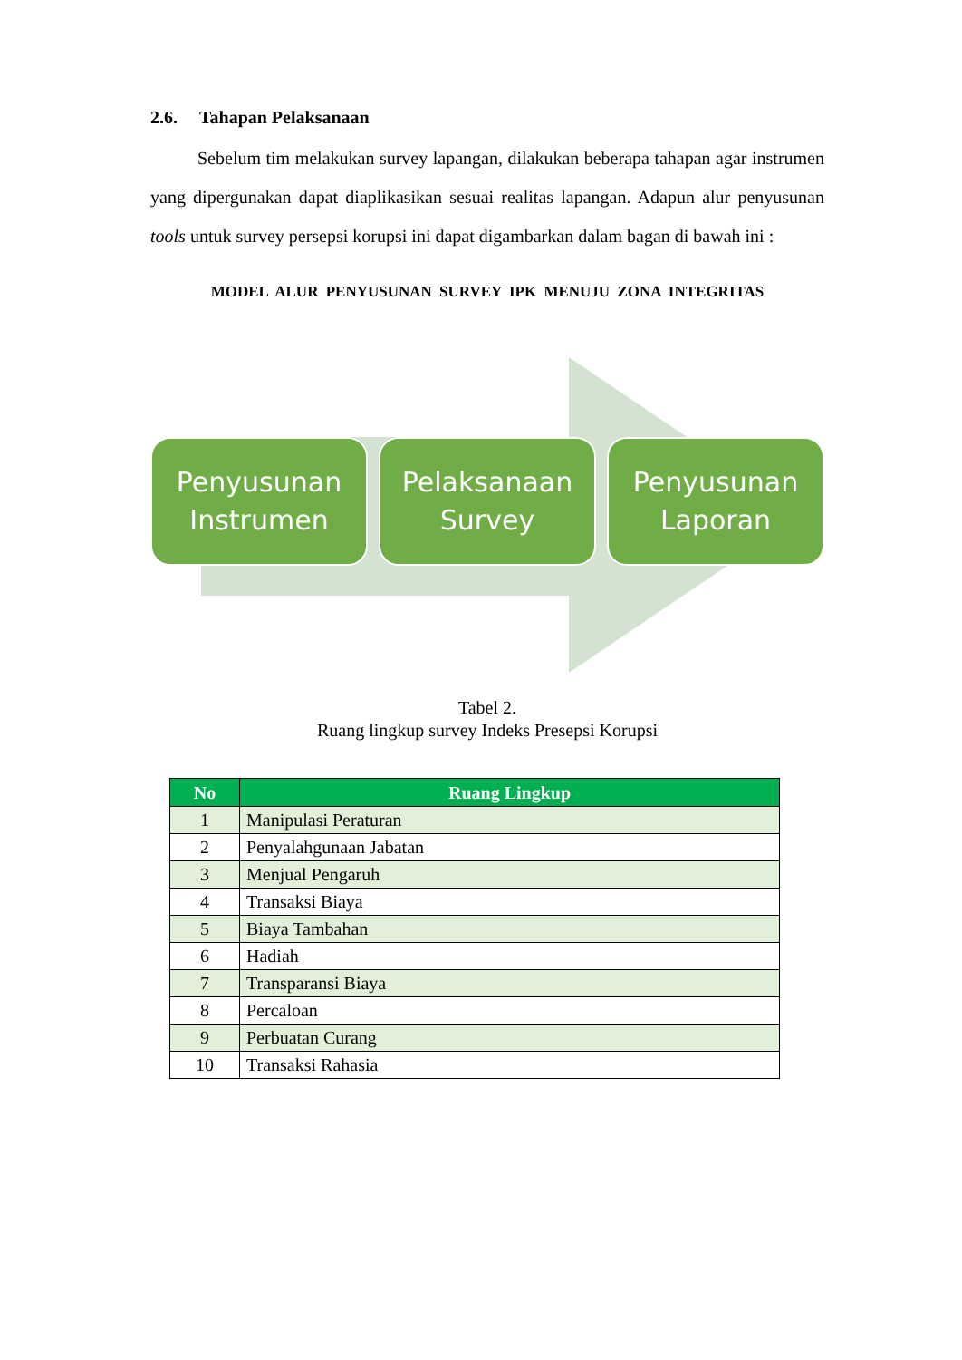2.6. Tahapan Pelaksanaan
Sebelum tim melakukan survey lapangan, dilakukan beberapa tahapan agar instrumen yang dipergunakan dapat diaplikasikan sesuai realitas lapangan. Adapun alur penyusunan tools untuk survey persepsi korupsi ini dapat digambarkan dalam bagan di bawah ini :
MODEL ALUR PENYUSUNAN SURVEY IPK MENUJU ZONA INTEGRITAS
Penyusunan
Instrumen
Pelaksanaan
Survey
Penyusunan
Laporan
Tabel 2.
Ruang lingkup survey Indeks Presepsi Korupsi
| No | Ruang Lingkup |
| --- | --- |
| 1 | Manipulasi Peraturan |
| 2 | Penyalahgunaan Jabatan |
| 3 | Menjual Pengaruh |
| 4 | Transaksi Biaya |
| 5 | Biaya Tambahan |
| 6 | Hadiah |
| 7 | Transparansi Biaya |
| 8 | Percaloan |
| 9 | Perbuatan Curang |
| 10 | Transaksi Rahasia |